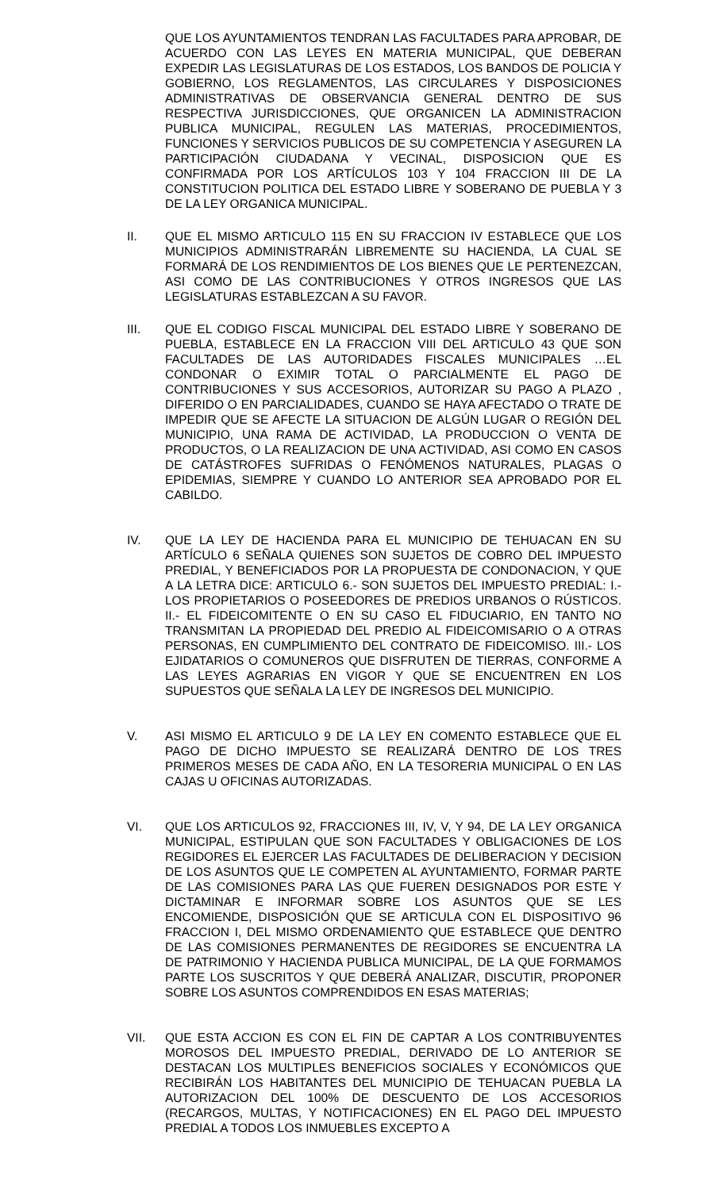QUE LOS AYUNTAMIENTOS TENDRAN LAS FACULTADES PARA APROBAR, DE ACUERDO CON LAS LEYES EN MATERIA MUNICIPAL, QUE DEBERAN EXPEDIR LAS LEGISLATURAS DE LOS ESTADOS, LOS BANDOS DE POLICIA Y GOBIERNO, LOS REGLAMENTOS, LAS CIRCULARES Y DISPOSICIONES ADMINISTRATIVAS DE OBSERVANCIA GENERAL DENTRO DE SUS RESPECTIVA JURISDICCIONES, QUE ORGANICEN LA ADMINISTRACION PUBLICA MUNICIPAL, REGULEN LAS MATERIAS, PROCEDIMIENTOS, FUNCIONES Y SERVICIOS PUBLICOS DE SU COMPETENCIA Y ASEGUREN LA PARTICIPACIÓN CIUDADANA Y VECINAL, DISPOSICION QUE ES CONFIRMADA POR LOS ARTÍCULOS 103 Y 104 FRACCION III DE LA CONSTITUCION POLITICA DEL ESTADO LIBRE Y SOBERANO DE PUEBLA Y 3 DE LA LEY ORGANICA MUNICIPAL.
II. QUE EL MISMO ARTICULO 115 EN SU FRACCION IV ESTABLECE QUE LOS MUNICIPIOS ADMINISTRARÁN LIBREMENTE SU HACIENDA, LA CUAL SE FORMARÁ DE LOS RENDIMIENTOS DE LOS BIENES QUE LE PERTENEZCAN, ASI COMO DE LAS CONTRIBUCIONES Y OTROS INGRESOS QUE LAS LEGISLATURAS ESTABLEZCAN A SU FAVOR.
III. QUE EL CODIGO FISCAL MUNICIPAL DEL ESTADO LIBRE Y SOBERANO DE PUEBLA, ESTABLECE EN LA FRACCION VIII DEL ARTICULO 43 QUE SON FACULTADES DE LAS AUTORIDADES FISCALES MUNICIPALES …EL CONDONAR O EXIMIR TOTAL O PARCIALMENTE EL PAGO DE CONTRIBUCIONES Y SUS ACCESORIOS, AUTORIZAR SU PAGO A PLAZO , DIFERIDO O EN PARCIALIDADES, CUANDO SE HAYA AFECTADO O TRATE DE IMPEDIR QUE SE AFECTE LA SITUACION DE ALGÚN LUGAR O REGIÓN DEL MUNICIPIO, UNA RAMA DE ACTIVIDAD, LA PRODUCCION O VENTA DE PRODUCTOS, O LA REALIZACION DE UNA ACTIVIDAD, ASI COMO EN CASOS DE CATÁSTROFES SUFRIDAS O FENÓMENOS NATURALES, PLAGAS O EPIDEMIAS, SIEMPRE Y CUANDO LO ANTERIOR SEA APROBADO POR EL CABILDO.
IV. QUE LA LEY DE HACIENDA PARA EL MUNICIPIO DE TEHUACAN EN SU ARTÍCULO 6 SEÑALA QUIENES SON SUJETOS DE COBRO DEL IMPUESTO PREDIAL, Y BENEFICIADOS POR LA PROPUESTA DE CONDONACION, Y QUE A LA LETRA DICE: ARTICULO 6.- SON SUJETOS DEL IMPUESTO PREDIAL: I.- LOS PROPIETARIOS O POSEEDORES DE PREDIOS URBANOS O RÚSTICOS. II.- EL FIDEICOMITENTE O EN SU CASO EL FIDUCIARIO, EN TANTO NO TRANSMITAN LA PROPIEDAD DEL PREDIO AL FIDEICOMISARIO O A OTRAS PERSONAS, EN CUMPLIMIENTO DEL CONTRATO DE FIDEICOMISO. III.- LOS EJIDATARIOS O COMUNEROS QUE DISFRUTEN DE TIERRAS, CONFORME A LAS LEYES AGRARIAS EN VIGOR Y QUE SE ENCUENTREN EN LOS SUPUESTOS QUE SEÑALA LA LEY DE INGRESOS DEL MUNICIPIO.
V. ASI MISMO EL ARTICULO 9 DE LA LEY EN COMENTO ESTABLECE QUE EL PAGO DE DICHO IMPUESTO SE REALIZARÁ DENTRO DE LOS TRES PRIMEROS MESES DE CADA AÑO, EN LA TESORERIA MUNICIPAL O EN LAS CAJAS U OFICINAS AUTORIZADAS.
VI. QUE LOS ARTICULOS 92, FRACCIONES III, IV, V, Y 94, DE LA LEY ORGANICA MUNICIPAL, ESTIPULAN QUE SON FACULTADES Y OBLIGACIONES DE LOS REGIDORES EL EJERCER LAS FACULTADES DE DELIBERACION Y DECISION DE LOS ASUNTOS QUE LE COMPETEN AL AYUNTAMIENTO, FORMAR PARTE DE LAS COMISIONES PARA LAS QUE FUEREN DESIGNADOS POR ESTE Y DICTAMINAR E INFORMAR SOBRE LOS ASUNTOS QUE SE LES ENCOMIENDE, DISPOSICIÓN QUE SE ARTICULA CON EL DISPOSITIVO 96 FRACCION I, DEL MISMO ORDENAMIENTO QUE ESTABLECE QUE DENTRO DE LAS COMISIONES PERMANENTES DE REGIDORES SE ENCUENTRA LA DE PATRIMONIO Y HACIENDA PUBLICA MUNICIPAL, DE LA QUE FORMAMOS PARTE LOS SUSCRITOS Y QUE DEBERÁ ANALIZAR, DISCUTIR, PROPONER SOBRE LOS ASUNTOS COMPRENDIDOS EN ESAS MATERIAS;
VII. QUE ESTA ACCION ES CON EL FIN DE CAPTAR A LOS CONTRIBUYENTES MOROSOS DEL IMPUESTO PREDIAL, DERIVADO DE LO ANTERIOR SE DESTACAN LOS MULTIPLES BENEFICIOS SOCIALES Y ECONÓMICOS QUE RECIBIRÁN LOS HABITANTES DEL MUNICIPIO DE TEHUACAN PUEBLA LA AUTORIZACION DEL 100% DE DESCUENTO DE LOS ACCESORIOS (RECARGOS, MULTAS, Y NOTIFICACIONES) EN EL PAGO DEL IMPUESTO PREDIAL A TODOS LOS INMUEBLES EXCEPTO A